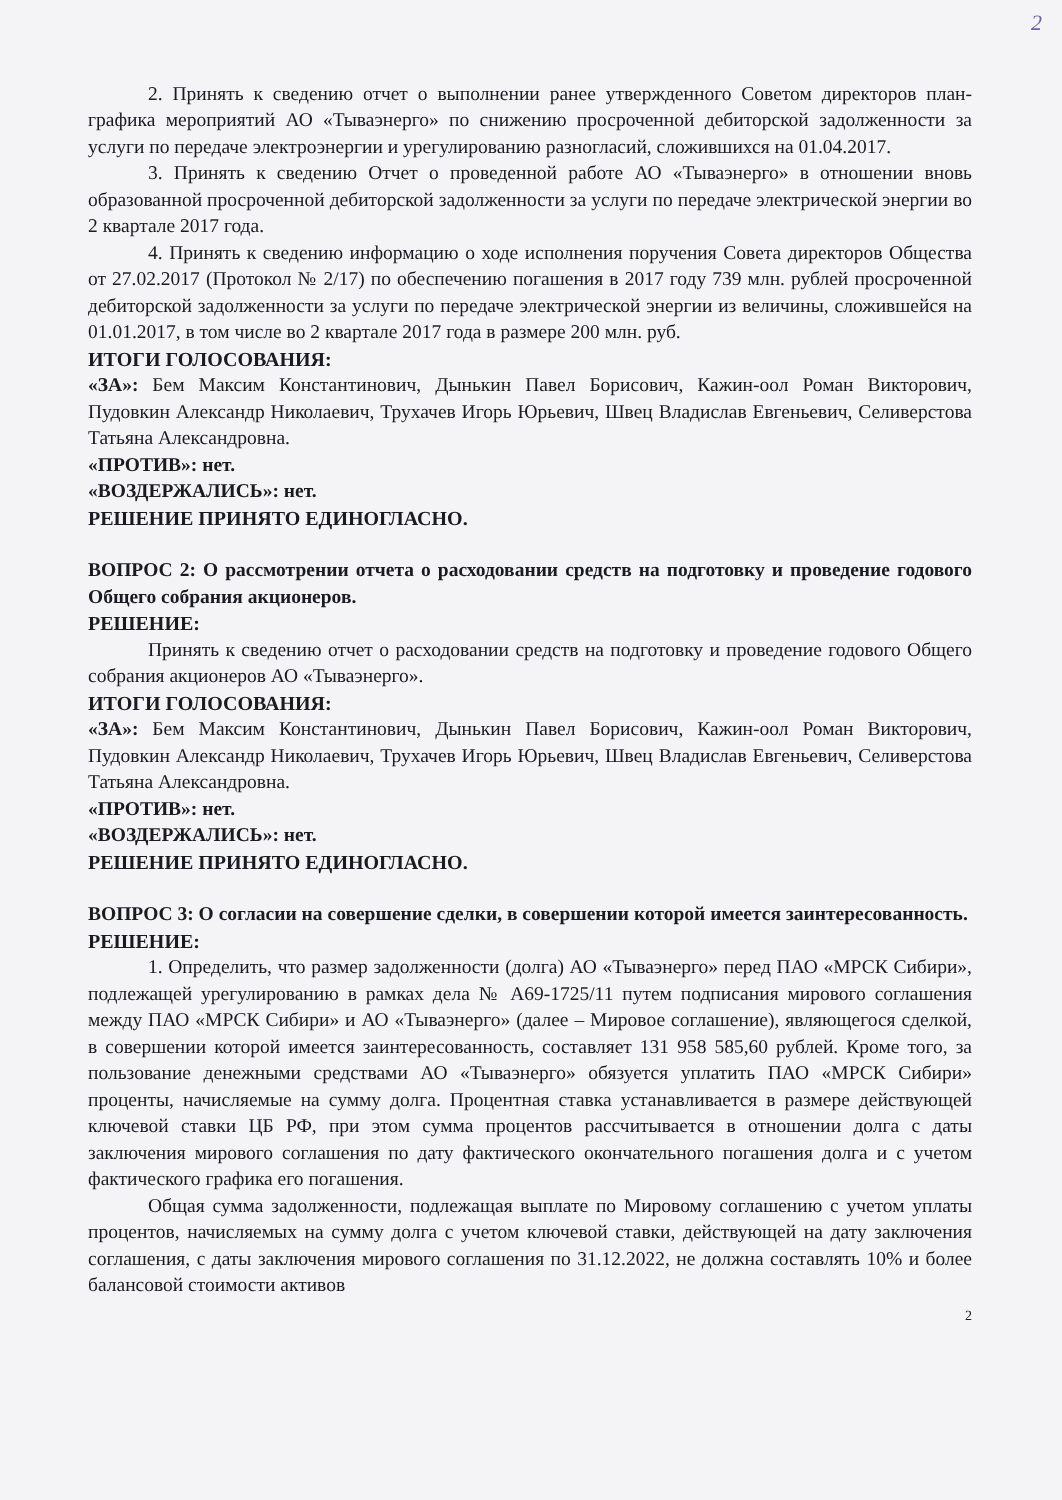2
2. Принять к сведению отчет о выполнении ранее утвержденного Советом директоров план-графика мероприятий АО «Тываэнерго» по снижению просроченной дебиторской задолженности за услуги по передаче электроэнергии и урегулированию разногласий, сложившихся на 01.04.2017.
3. Принять к сведению Отчет о проведенной работе АО «Тываэнерго» в отношении вновь образованной просроченной дебиторской задолженности за услуги по передаче электрической энергии во 2 квартале 2017 года.
4. Принять к сведению информацию о ходе исполнения поручения Совета директоров Общества от 27.02.2017 (Протокол № 2/17) по обеспечению погашения в 2017 году 739 млн. рублей просроченной дебиторской задолженности за услуги по передаче электрической энергии из величины, сложившейся на 01.01.2017, в том числе во 2 квартале 2017 года в размере 200 млн. руб.
ИТОГИ ГОЛОСОВАНИЯ:
«ЗА»: Бем Максим Константинович, Дынькин Павел Борисович, Кажин-оол Роман Викторович, Пудовкин Александр Николаевич, Трухачев Игорь Юрьевич, Швец Владислав Евгеньевич, Селиверстова Татьяна Александровна.
«ПРОТИВ»: нет.
«ВОЗДЕРЖАЛИСЬ»: нет.
РЕШЕНИЕ ПРИНЯТО ЕДИНОГЛАСНО.
ВОПРОС 2: О рассмотрении отчета о расходовании средств на подготовку и проведение годового Общего собрания акционеров.
РЕШЕНИЕ:
Принять к сведению отчет о расходовании средств на подготовку и проведение годового Общего собрания акционеров АО «Тываэнерго».
ИТОГИ ГОЛОСОВАНИЯ:
«ЗА»: Бем Максим Константинович, Дынькин Павел Борисович, Кажин-оол Роман Викторович, Пудовкин Александр Николаевич, Трухачев Игорь Юрьевич, Швец Владислав Евгеньевич, Селиверстова Татьяна Александровна.
«ПРОТИВ»: нет.
«ВОЗДЕРЖАЛИСЬ»: нет.
РЕШЕНИЕ ПРИНЯТО ЕДИНОГЛАСНО.
ВОПРОС 3: О согласии на совершение сделки, в совершении которой имеется заинтересованность.
РЕШЕНИЕ:
1. Определить, что размер задолженности (долга) АО «Тываэнерго» перед ПАО «МРСК Сибири», подлежащей урегулированию в рамках дела № А69-1725/11 путем подписания мирового соглашения между ПАО «МРСК Сибири» и АО «Тываэнерго» (далее – Мировое соглашение), являющегося сделкой, в совершении которой имеется заинтересованность, составляет 131 958 585,60 рублей. Кроме того, за пользование денежными средствами АО «Тываэнерго» обязуется уплатить ПАО «МРСК Сибири» проценты, начисляемые на сумму долга. Процентная ставка устанавливается в размере действующей ключевой ставки ЦБ РФ, при этом сумма процентов рассчитывается в отношении долга с даты заключения мирового соглашения по дату фактического окончательного погашения долга и с учетом фактического графика его погашения.
Общая сумма задолженности, подлежащая выплате по Мировому соглашению с учетом уплаты процентов, начисляемых на сумму долга с учетом ключевой ставки, действующей на дату заключения соглашения, с даты заключения мирового соглашения по 31.12.2022, не должна составлять 10% и более балансовой стоимости активов
2